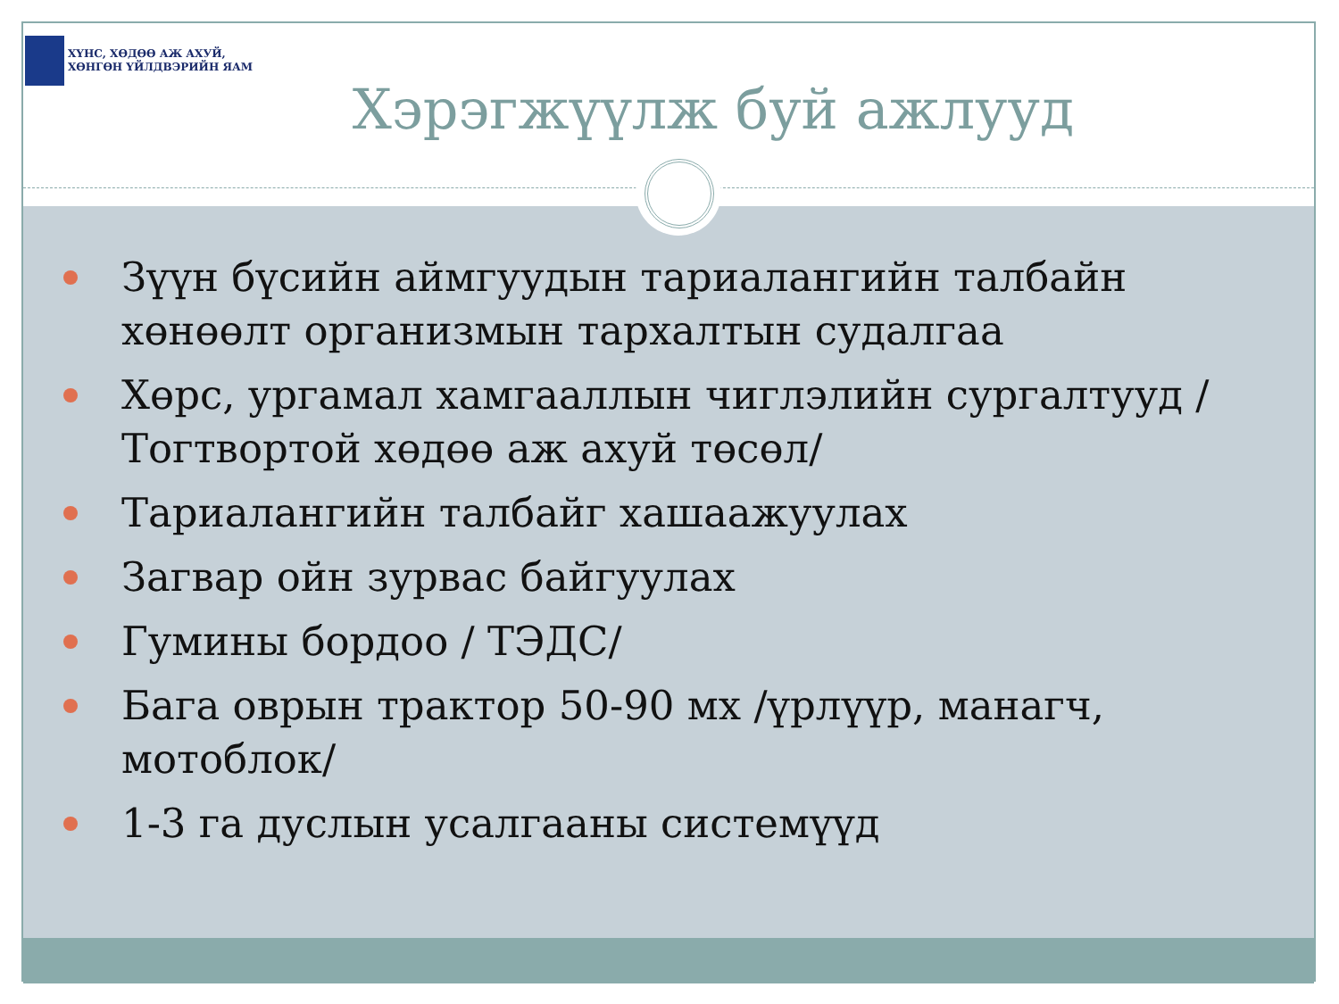ХҮНС, ХӨДӨӨ АЖ АХУЙ,
ХӨНГӨН ҮЙЛДВЭРИЙН ЯАМ
Хэрэгжүүлж буй ажлууд
Зүүн бүсийн аймгуудын тариалангийн талбайн хөнөөлт организмын тархалтын судалгаа
Хөрс, ургамал хамгааллын чиглэлийн сургалтууд /Тогтвортой хөдөө аж ахуй төсөл/
Тариалангийн талбайг хашаажуулах
Загвар ойн зурвас байгуулах
Гумины бордоо / ТЭДС/
Бага оврын трактор 50-90 мх /үрлүүр, манагч, мотоблок/
1-3 га дуслын усалгааны системүүд